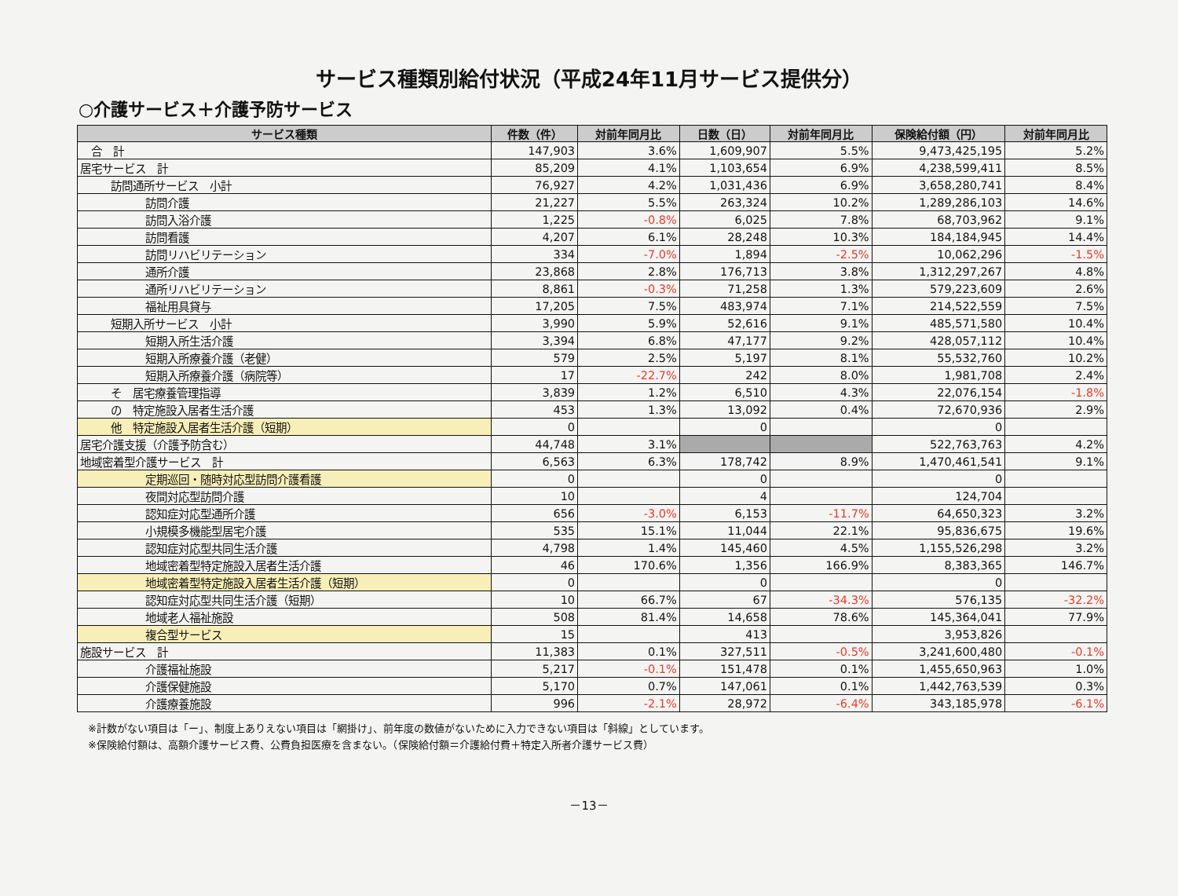サービス種類別給付状況（平成24年11月サービス提供分）
○介護サービス＋介護予防サービス
| サービス種類 | 件数（件） | 対前年同月比 | 日数（日） | 対前年同月比 | 保険給付額（円） | 対前年同月比 |
| --- | --- | --- | --- | --- | --- | --- |
| 合 計 | 147,903 | 3.6% | 1,609,907 | 5.5% | 9,473,425,195 | 5.2% |
| 居宅サービス 計 | 85,209 | 4.1% | 1,103,654 | 6.9% | 4,238,599,411 | 8.5% |
| 訪問通所サービス 小計 | 76,927 | 4.2% | 1,031,436 | 6.9% | 3,658,280,741 | 8.4% |
| 訪問介護 | 21,227 | 5.5% | 263,324 | 10.2% | 1,289,286,103 | 14.6% |
| 訪問入浴介護 | 1,225 | -0.8% | 6,025 | 7.8% | 68,703,962 | 9.1% |
| 訪問看護 | 4,207 | 6.1% | 28,248 | 10.3% | 184,184,945 | 14.4% |
| 訪問リハビリテーション | 334 | -7.0% | 1,894 | -2.5% | 10,062,296 | -1.5% |
| 通所介護 | 23,868 | 2.8% | 176,713 | 3.8% | 1,312,297,267 | 4.8% |
| 通所リハビリテーション | 8,861 | -0.3% | 71,258 | 1.3% | 579,223,609 | 2.6% |
| 福祉用具貸与 | 17,205 | 7.5% | 483,974 | 7.1% | 214,522,559 | 7.5% |
| 短期入所サービス 小計 | 3,990 | 5.9% | 52,616 | 9.1% | 485,571,580 | 10.4% |
| 短期入所生活介護 | 3,394 | 6.8% | 47,177 | 9.2% | 428,057,112 | 10.4% |
| 短期入所療養介護（老健） | 579 | 2.5% | 5,197 | 8.1% | 55,532,760 | 10.2% |
| 短期入所療養介護（病院等） | 17 | -22.7% | 242 | 8.0% | 1,981,708 | 2.4% |
| そ 居宅療養管理指導 | 3,839 | 1.2% | 6,510 | 4.3% | 22,076,154 | -1.8% |
| の 特定施設入居者生活介護 | 453 | 1.3% | 13,092 | 0.4% | 72,670,936 | 2.9% |
| 他 特定施設入居者生活介護（短期） | 0 | | 0 | | 0 | |
| 居宅介護支援（介護予防含む） | 44,748 | 3.1% | | | 522,763,763 | 4.2% |
| 地域密着型介護サービス 計 | 6,563 | 6.3% | 178,742 | 8.9% | 1,470,461,541 | 9.1% |
| 定期巡回・随時対応型訪問介護看護 | 0 | | 0 | | 0 | |
| 夜間対応型訪問介護 | 10 | | 4 | | 124,704 | |
| 認知症対応型通所介護 | 656 | -3.0% | 6,153 | -11.7% | 64,650,323 | 3.2% |
| 小規模多機能型居宅介護 | 535 | 15.1% | 11,044 | 22.1% | 95,836,675 | 19.6% |
| 認知症対応型共同生活介護 | 4,798 | 1.4% | 145,460 | 4.5% | 1,155,526,298 | 3.2% |
| 地域密着型特定施設入居者生活介護 | 46 | 170.6% | 1,356 | 166.9% | 8,383,365 | 146.7% |
| 地域密着型特定施設入居者生活介護（短期） | 0 | | 0 | | 0 | |
| 認知症対応型共同生活介護（短期） | 10 | 66.7% | 67 | -34.3% | 576,135 | -32.2% |
| 地域老人福祉施設 | 508 | 81.4% | 14,658 | 78.6% | 145,364,041 | 77.9% |
| 複合型サービス | 15 | | 413 | | 3,953,826 | |
| 施設サービス 計 | 11,383 | 0.1% | 327,511 | -0.5% | 3,241,600,480 | -0.1% |
| 介護福祉施設 | 5,217 | -0.1% | 151,478 | 0.1% | 1,455,650,963 | 1.0% |
| 介護保健施設 | 5,170 | 0.7% | 147,061 | 0.1% | 1,442,763,539 | 0.3% |
| 介護療養施設 | 996 | -2.1% | 28,972 | -6.4% | 343,185,978 | -6.1% |
※計数がない項目は「ー」、制度上ありえない項目は「網掛け」、前年度の数値がないために入力できない項目は「斜線」としています。
※保険給付額は、高額介護サービス費、公費負担医療を含まない。（保険給付額＝介護給付費＋特定入所者介護サービス費）
－13－